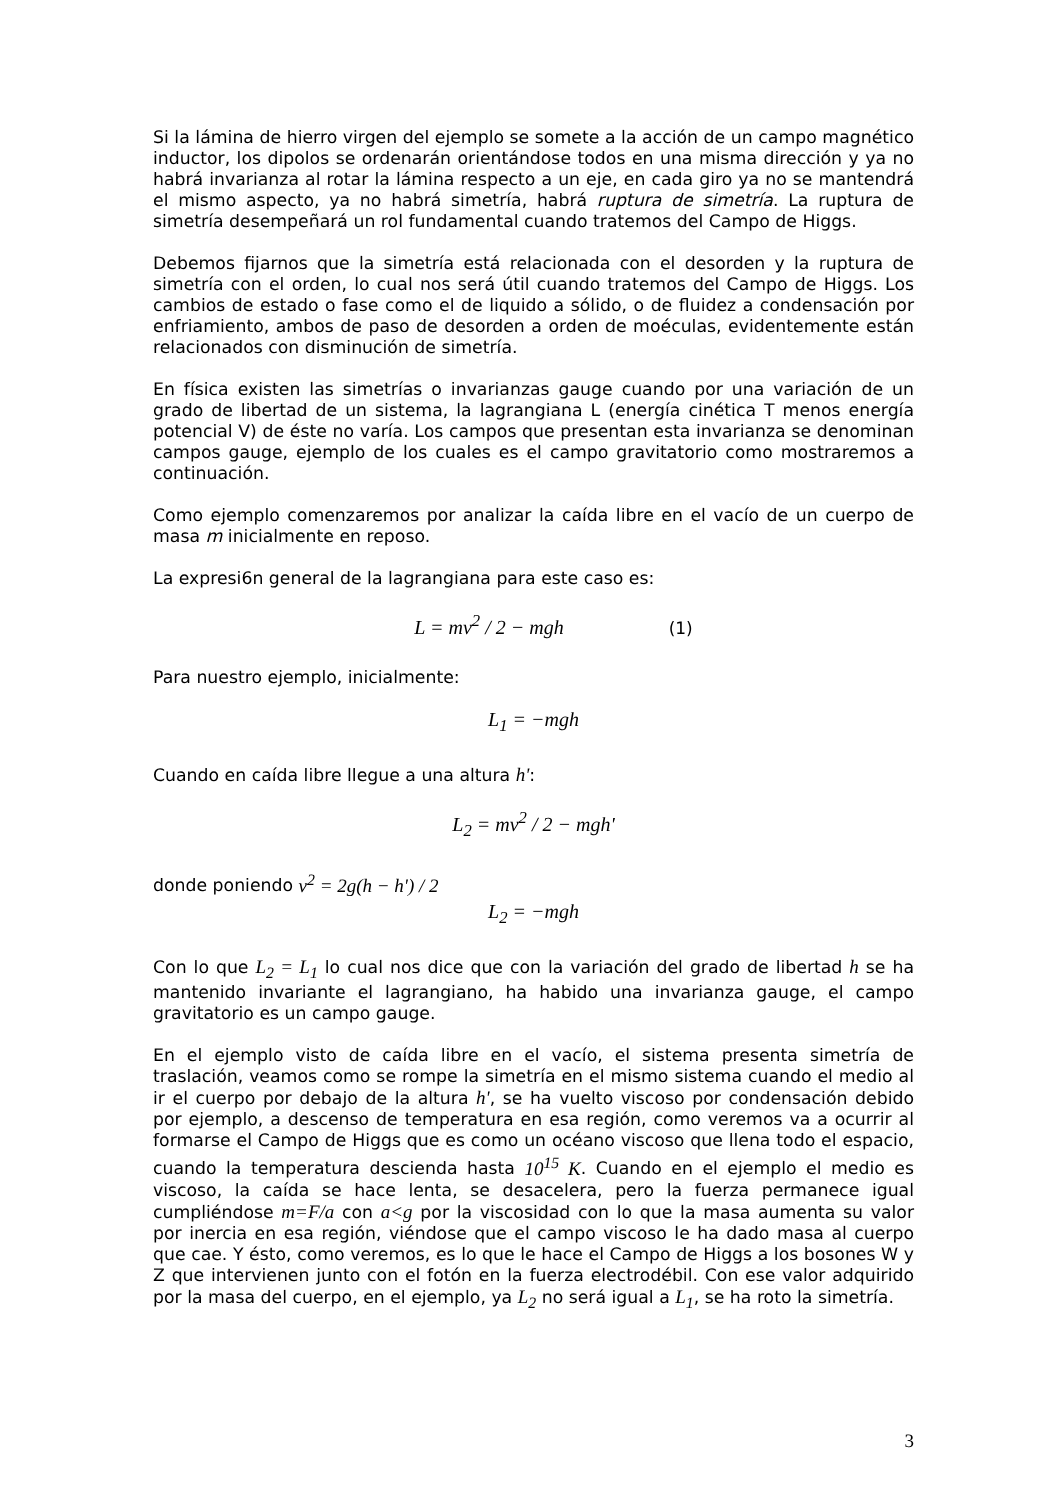Si la lámina de hierro virgen del ejemplo se somete a la acción de un campo magnético inductor, los dipolos se ordenarán orientándose todos en una misma dirección y ya no habrá invarianza al rotar la lámina respecto a un eje, en cada giro ya no se mantendrá el mismo aspecto, ya no habrá simetría, habrá ruptura de simetría. La ruptura de simetría desempeñará un rol fundamental cuando tratemos del Campo de Higgs.
Debemos fijarnos que la simetría está relacionada con el desorden y la ruptura de simetría con el orden, lo cual nos será útil cuando tratemos del Campo de Higgs. Los cambios de estado o fase como el de liquido a sólido, o de fluidez a condensación por enfriamiento, ambos de paso de desorden a orden de moéculas, evidentemente están relacionados con disminución de simetría.
En física existen las simetrías o invarianzas gauge cuando por una variación de un grado de libertad de un sistema, la lagrangiana L (energía cinética T menos energía potencial V) de éste no varía. Los campos que presentan esta invarianza se denominan campos gauge, ejemplo de los cuales es el campo gravitatorio como mostraremos a continuación.
Como ejemplo comenzaremos por analizar la caída libre en el vacío de un cuerpo de masa m inicialmente en reposo.
La expresi6n general de la lagrangiana para este caso es:
L = mv<sup>2</sup> / 2 − mgh (1)
Para nuestro ejemplo, inicialmente:
L<sub>1</sub> = −mgh
Cuando en caída libre llegue a una altura h':
L<sub>2</sub> = mv<sup>2</sup> / 2 − mgh'
donde poniendo v<sup>2</sup> = 2g(h − h') / 2
L<sub>2</sub> = −mgh
Con lo que L<sub>2</sub> = L<sub>1</sub> lo cual nos dice que con la variación del grado de libertad h se ha mantenido invariante el lagrangiano, ha habido una invarianza gauge, el campo gravitatorio es un campo gauge.
En el ejemplo visto de caída libre en el vacío, el sistema presenta simetría de traslación, veamos como se rompe la simetría en el mismo sistema cuando el medio al ir el cuerpo por debajo de la altura h', se ha vuelto viscoso por condensación debido por ejemplo, a descenso de temperatura en esa región, como veremos va a ocurrir al formarse el Campo de Higgs que es como un océano viscoso que llena todo el espacio, cuando la temperatura descienda hasta 10<sup>15</sup> K. Cuando en el ejemplo el medio es viscoso, la caída se hace lenta, se desacelera, pero la fuerza permanece igual cumpliéndose m=F/a con a<g por la viscosidad con lo que la masa aumenta su valor por inercia en esa región, viéndose que el campo viscoso le ha dado masa al cuerpo que cae. Y ésto, como veremos, es lo que le hace el Campo de Higgs a los bosones W y Z que intervienen junto con el fotón en la fuerza electrodébil. Con ese valor adquirido por la masa del cuerpo, en el ejemplo, ya L<sub>2</sub> no será igual a L<sub>1</sub>, se ha roto la simetría.
3